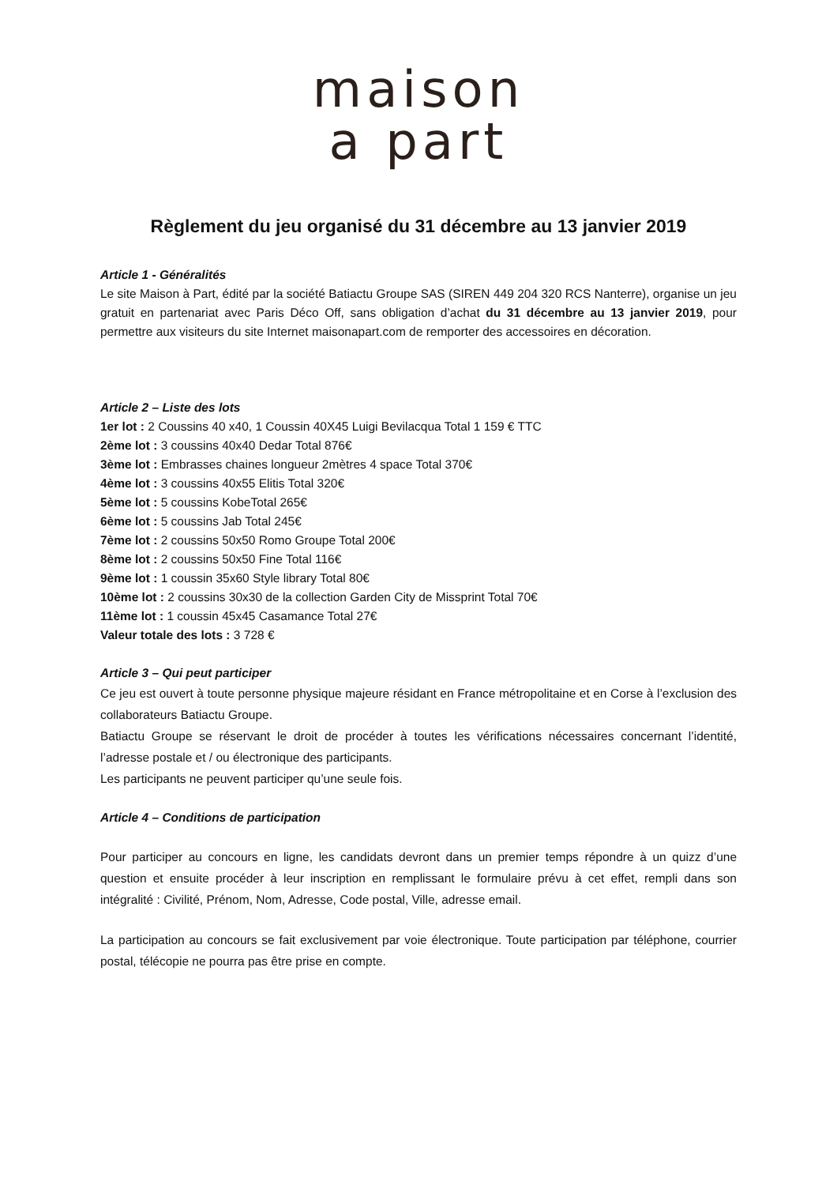maison
a part
Règlement du jeu organisé du 31 décembre au 13 janvier 2019
Article 1 - Généralités
Le site Maison à Part, édité par la société Batiactu Groupe SAS (SIREN 449 204 320 RCS Nanterre), organise un jeu gratuit en partenariat avec Paris Déco Off, sans obligation d’achat du 31 décembre au 13 janvier 2019, pour permettre aux visiteurs du site Internet maisonapart.com de remporter des accessoires en décoration.
Article 2 – Liste des lots
1er lot : 2 Coussins 40 x40, 1 Coussin 40X45 Luigi Bevilacqua Total 1 159 € TTC
2ème lot : 3 coussins 40x40 Dedar Total 876€
3ème lot : Embrasses chaines longueur 2mètres 4 space Total 370€
4ème lot : 3 coussins 40x55 Elitis Total 320€
5ème lot : 5 coussins KobeTotal 265€
6ème lot : 5 coussins Jab Total 245€
7ème lot : 2 coussins 50x50 Romo Groupe Total 200€
8ème lot : 2 coussins 50x50 Fine Total 116€
9ème lot : 1 coussin 35x60 Style library Total 80€
10ème lot : 2 coussins 30x30 de la collection Garden City de Missprint Total 70€
11ème lot : 1 coussin 45x45 Casamance Total 27€
Valeur totale des lots : 3 728 €
Article 3 – Qui peut participer
Ce jeu est ouvert à toute personne physique majeure résidant en France métropolitaine et en Corse à l’exclusion des collaborateurs Batiactu Groupe.
Batiactu Groupe se réservant le droit de procéder à toutes les vérifications nécessaires concernant l’identité, l’adresse postale et / ou électronique des participants.
Les participants ne peuvent participer qu’une seule fois.
Article 4 – Conditions de participation
Pour participer au concours en ligne, les candidats devront dans un premier temps répondre à un quizz d’une question et ensuite procéder à leur inscription en remplissant le formulaire prévu à cet effet, rempli dans son intégralité : Civilité, Prénom, Nom, Adresse, Code postal, Ville, adresse email.
La participation au concours se fait exclusivement par voie électronique. Toute participation par téléphone, courrier postal, télécopie ne pourra pas être prise en compte.